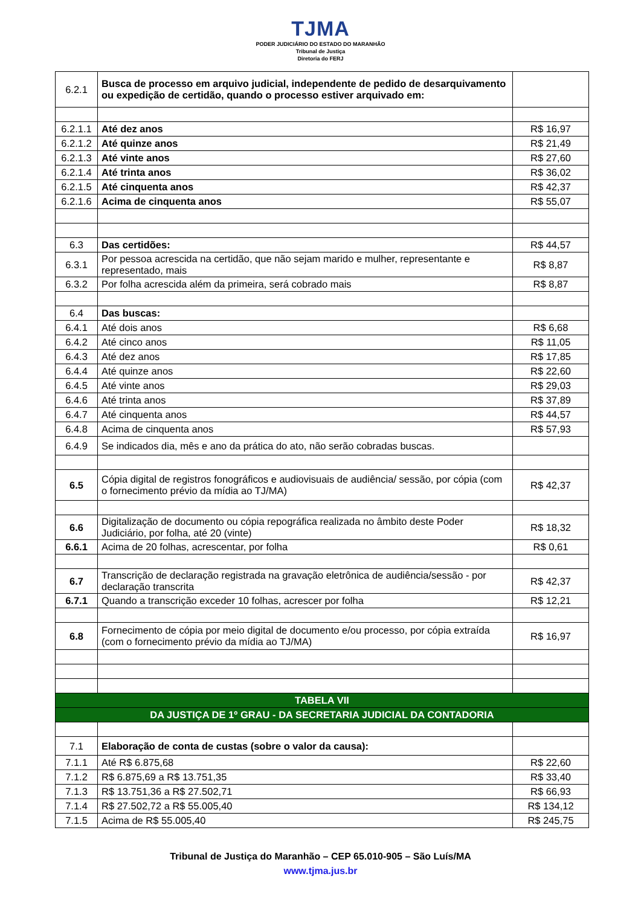TJMA
PODER JUDICIÁRIO DO ESTADO DO MARANHÃO
Tribunal de Justiça
Diretoria do FERJ
| 6.2.1 | Busca de processo em arquivo judicial, independente de pedido de desarquivamento ou expedição de certidão, quando o processo estiver arquivado em: | |
| 6.2.1.1 | Até dez anos | R$ 16,97 |
| 6.2.1.2 | Até quinze anos | R$ 21,49 |
| 6.2.1.3 | Até vinte anos | R$ 27,60 |
| 6.2.1.4 | Até trinta anos | R$ 36,02 |
| 6.2.1.5 | Até cinquenta anos | R$ 42,37 |
| 6.2.1.6 | Acima de cinquenta anos | R$ 55,07 |
| 6.3 | Das certidões: | R$ 44,57 |
| 6.3.1 | Por pessoa acrescida na certidão, que não sejam marido e mulher, representante e representado, mais | R$ 8,87 |
| 6.3.2 | Por folha acrescida além da primeira, será cobrado mais | R$ 8,87 |
| 6.4 | Das buscas: | |
| 6.4.1 | Até dois anos | R$ 6,68 |
| 6.4.2 | Até cinco anos | R$ 11,05 |
| 6.4.3 | Até dez anos | R$ 17,85 |
| 6.4.4 | Até quinze anos | R$ 22,60 |
| 6.4.5 | Até vinte anos | R$ 29,03 |
| 6.4.6 | Até trinta anos | R$ 37,89 |
| 6.4.7 | Até cinquenta anos | R$ 44,57 |
| 6.4.8 | Acima de cinquenta anos | R$ 57,93 |
| 6.4.9 | Se indicados dia, mês e ano da prática do ato, não serão cobradas buscas. | |
| 6.5 | Cópia digital de registros fonográficos e audiovisuais de audiência/ sessão, por cópia (com o fornecimento prévio da mídia ao TJ/MA) | R$ 42,37 |
| 6.6 | Digitalização de documento ou cópia repográfica realizada no âmbito deste Poder Judiciário, por folha, até 20 (vinte) | R$ 18,32 |
| 6.6.1 | Acima de 20 folhas, acrescentar, por folha | R$ 0,61 |
| 6.7 | Transcrição de declaração registrada na gravação eletrônica de audiência/sessão - por declaração transcrita | R$ 42,37 |
| 6.7.1 | Quando a transcrição exceder 10 folhas, acrescer por folha | R$ 12,21 |
| 6.8 | Fornecimento de cópia por meio digital de documento e/ou processo, por cópia extraída (com o fornecimento prévio da mídia ao TJ/MA) | R$ 16,97 |
| TABELA VII | | |
| DA JUSTIÇA DE 1º GRAU - DA SECRETARIA JUDICIAL DA CONTADORIA | | |
| 7.1 | Elaboração de conta de custas (sobre o valor da causa): | |
| 7.1.1 | Até R$ 6.875,68 | R$ 22,60 |
| 7.1.2 | R$ 6.875,69 a R$ 13.751,35 | R$ 33,40 |
| 7.1.3 | R$ 13.751,36 a R$ 27.502,71 | R$ 66,93 |
| 7.1.4 | R$ 27.502,72 a R$ 55.005,40 | R$ 134,12 |
| 7.1.5 | Acima de R$ 55.005,40 | R$ 245,75 |
Tribunal de Justiça do Maranhão – CEP 65.010-905 – São Luís/MA
www.tjma.jus.br